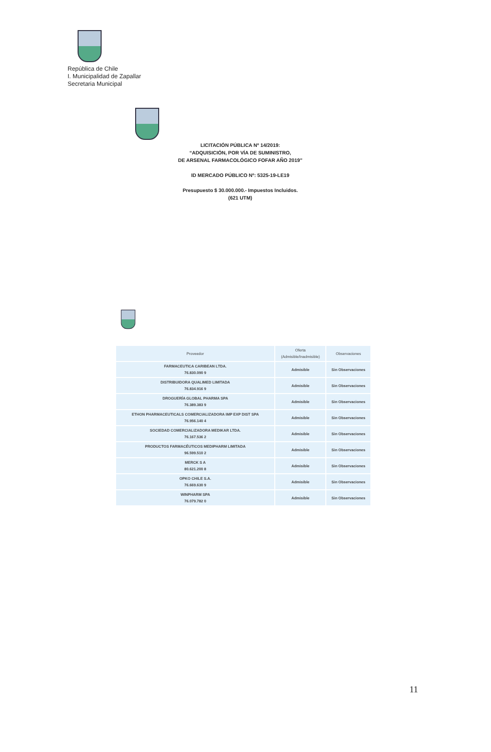República de Chile
I. Municipalidad de Zapallar
Secretaria Municipal
LICITACIÓN PÚBLICA Nº 14/2019:
“ADQUISICIÓN, POR VÍA DE SUMINISTRO,
DE ARSENAL FARMACOLÓGICO FOFAR AÑO 2019”
ID MERCADO PÚBLICO Nº: 5325-19-LE19
Presupuesto $ 30.000.000.- Impuestos Incluidos.
(621 UTM)
| Proveedor | Oferta (Admisible/Inadmisible) | Observaciones |
| --- | --- | --- |
| FARMACEUTICA CARIBEAN LTDA. 76.830.090 9 | Admisible | Sin Observaciones |
| DISTRIBUIDORA QUALIMED LIMITADA 76.834.916 9 | Admisible | Sin Observaciones |
| DROGUERÍA GLOBAL PHARMA SPA 76.389.383 9 | Admisible | Sin Observaciones |
| ETHON PHARMACEUTICALS COMERCIALIZADORA IMP EXP DIST SPA 76.956.140 4 | Admisible | Sin Observaciones |
| SOCIEDAD COMERCIALIZADORA MEDIKAR LTDA. 76.167.536 2 | Admisible | Sin Observaciones |
| PRODUCTOS FARMACÉUTICOS MEDIPHARM LIMITADA 96.599.510 2 | Admisible | Sin Observaciones |
| MERCK S A 80.621.200 8 | Admisible | Sin Observaciones |
| OPKO CHILE S.A. 76.669.630 9 | Admisible | Sin Observaciones |
| WINPHARM SPA 76.079.782 0 | Admisible | Sin Observaciones |
11